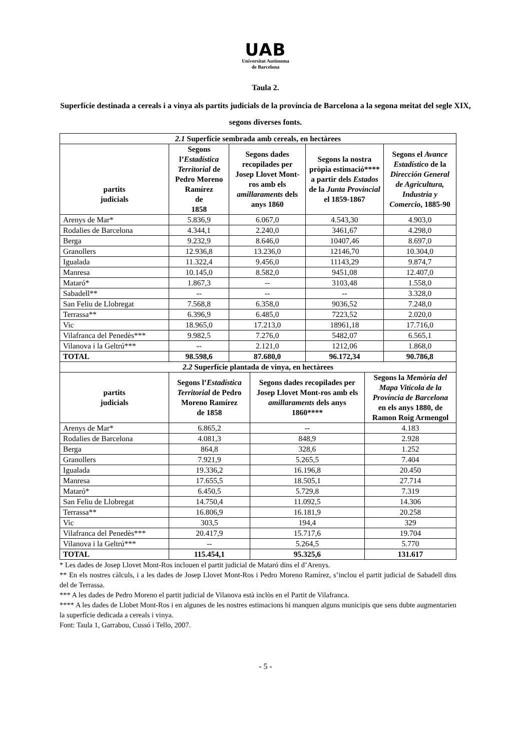UAB
Universitat Autònoma
de Barcelona
Taula 2.
Superfície destinada a cereals i a vinya als partits judicials de la província de Barcelona a la segona meitat del segle XIX, segons diverses fonts.
| 2.1 Superfície sembrada amb cereals, en hectàrees | | | | |
| --- | --- | --- | --- | --- |
| partits judicials | Segons l’ Estadística Territorial de Pedro Moreno Ramírez de 1858 | Segons dades recopilades per Josep Llovet Mont-ros amb els amillaraments dels anys 1860 | Segons la nostra pròpia estimació**** a partir dels Estados de la Junta Provincial el 1859-1867 | Segons el Avance Estadístico de la Dirección General de Agricultura, Industria y Comercio , 1885-90 |
| Arenys de Mar* | 5.836,9 | 6.067,0 | 4.543,30 | 4.903,0 |
| Rodalies de Barcelona | 4.344,1 | 2.240,0 | 3461,67 | 4.298,0 |
| Berga | 9.232,9 | 8.646,0 | 10407,46 | 8.697,0 |
| Granollers | 12.936,8 | 13.236,0 | 12146,70 | 10.304,0 |
| Igualada | 11.322,4 | 9.456,0 | 11143,29 | 9.874,7 |
| Manresa | 10.145,0 | 8.582,0 | 9451,08 | 12.407,0 |
| Mataró* | 1.867,3 | -- | 3103,48 | 1.558,0 |
| Sabadell** | -- | -- | -- | 3.328,0 |
| San Feliu de Llobregat | 7.568,8 | 6.358,0 | 9036,52 | 7.248,0 |
| Terrassa** | 6.396,9 | 6.485,0 | 7223,52 | 2.020,0 |
| Vic | 18.965,0 | 17.213,0 | 18961,18 | 17.716,0 |
| Vilafranca del Penedès*** | 9.982,5 | 7.276,0 | 5482,07 | 6.565,1 |
| Vilanova i la Geltrú*** | -- | 2.121,0 | 1212,06 | 1.868,0 |
| TOTAL | 98.598,6 | 87.680,0 | 96.172,34 | 90.786,8 |
| 2.2 Superfície plantada de vinya, en hectàrees | | | |
| --- | --- | --- | --- |
| partits judicials | Segons l’ Estadística Territorial de Pedro Moreno Ramírez de 1858 | Segons dades recopilades per Josep Llovet Mont-ros amb els amillaraments dels anys 1860**** | Segons la Memòria del Mapa Vitícola de la Província de Barcelona en els anys 1880, de Ramon Roig Armengol |
| Arenys de Mar* | 6.865,2 | -- | 4.183 |
| Rodalies de Barcelona | 4.081,3 | 848,9 | 2.928 |
| Berga | 864,8 | 328,6 | 1.252 |
| Granollers | 7.921,9 | 5.265,5 | 7.404 |
| Igualada | 19.336,2 | 16.196,8 | 20.450 |
| Manresa | 17.655,5 | 18.505,1 | 27.714 |
| Mataró* | 6.450,5 | 5.729,8 | 7.319 |
| San Feliu de Llobregat | 14.750,4 | 11.092,5 | 14.306 |
| Terrassa** | 16.806,9 | 16.181,9 | 20.258 |
| Vic | 303,5 | 194,4 | 329 |
| Vilafranca del Penedès*** | 20.417,9 | 15.717,6 | 19.704 |
| Vilanova i la Geltrú*** | -- | 5.264,5 | 5.770 |
| TOTAL | 115.454,1 | 95.325,6 | 131.617 |
* Les dades de Josep Llovet Mont-Ros inclouen el partit judicial de Mataró dins el d’Arenys.
** En els nostres càlculs, i a les dades de Josep Llovet Mont-Ros i Pedro Moreno Ramírez, s’inclou el partit judicial de Sabadell dins del de Terrassa.
*** A les dades de Pedro Moreno el partit judicial de Vilanova està inclòs en el Partit de Vilafranca.
**** A les dades de Llobet Mont-Ros i en algunes de les nostres estimacions hi manquen alguns municipis que sens dubte augmentarien la superfície dedicada a cereals i vinya.
Font: Taula 1, Garrabou, Cussó i Tello, 2007.
- 5 -